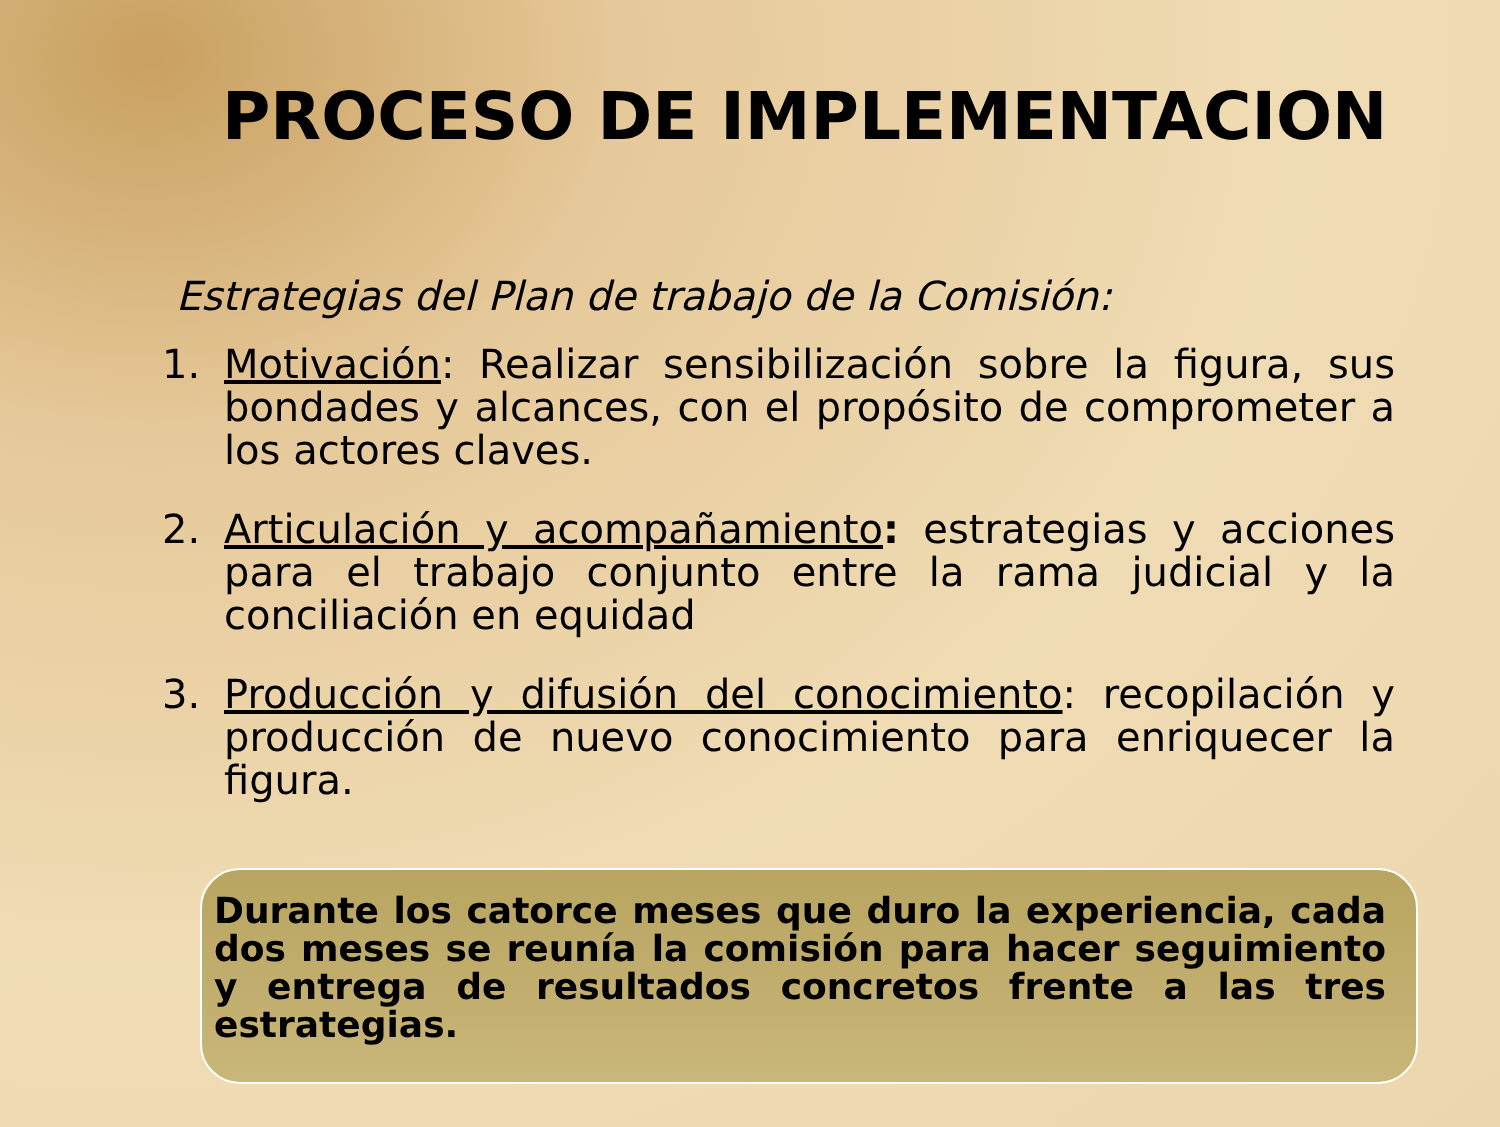PROCESO DE IMPLEMENTACION
Estrategias del Plan de trabajo de la Comisión:
1. Motivación: Realizar sensibilización sobre la figura, sus bondades y alcances, con el propósito de comprometer a los actores claves.
2. Articulación y acompañamiento: estrategias y acciones para el trabajo conjunto entre la rama judicial y la conciliación en equidad
3. Producción y difusión del conocimiento: recopilación y producción de nuevo conocimiento para enriquecer la figura.
Durante los catorce meses que duro la experiencia, cada dos meses se reunía la comisión para hacer seguimiento y entrega de resultados concretos frente a las tres estrategias.